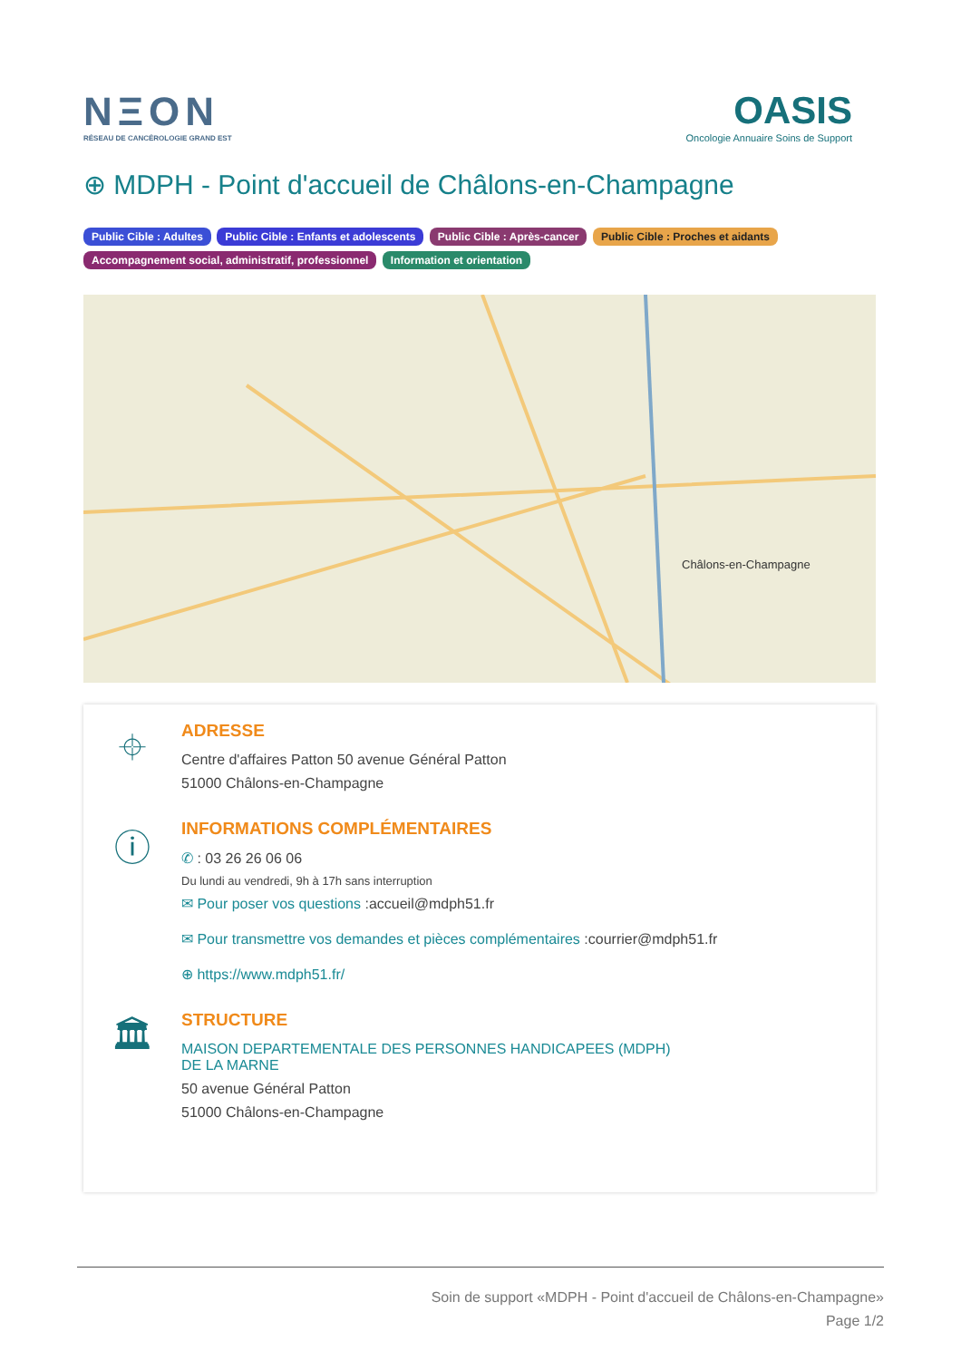NΞON
RÉSEAU DE CANCÉROLOGIE GRAND EST
OASIS
Oncologie Annuaire Soins de Support
⊕ MDPH - Point d'accueil de Châlons-en-Champagne
Public Cible : Adultes Public Cible : Enfants et adolescents Public Cible : Après-cancer Public Cible : Proches et aidants Accompagnement social, administratif, professionnel Information et orientation
Châlons-en-Champagne
⌖
ADRESSE
Centre d'affaires Patton 50 avenue Général Patton
51000 Châlons-en-Champagne
ⓘ
INFORMATIONS COMPLÉMENTAIRES
✆ : 03 26 26 06 06
Du lundi au vendredi, 9h à 17h sans interruption
✉ Pour poser vos questions :accueil@mdph51.fr
✉ Pour transmettre vos demandes et pièces complémentaires :courrier@mdph51.fr
⊕ https://www.mdph51.fr/
🏛
STRUCTURE
MAISON DEPARTEMENTALE DES PERSONNES HANDICAPEES (MDPH)
DE LA MARNE
50 avenue Général Patton
51000 Châlons-en-Champagne
Soin de support «MDPH - Point d'accueil de Châlons-en-Champagne»
Page 1/2